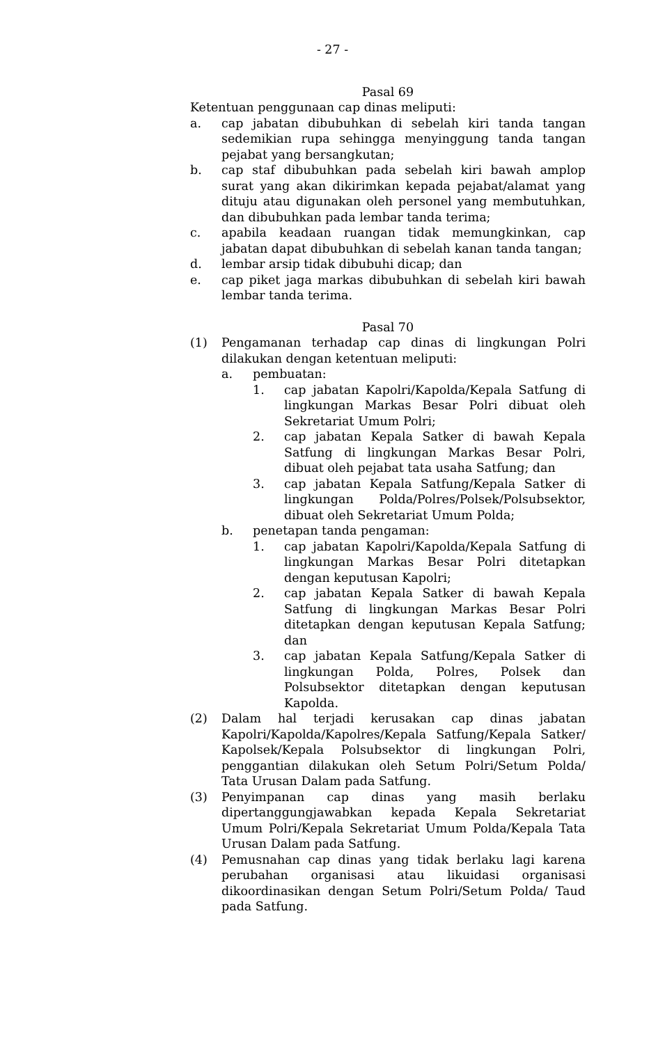- 27 -
Pasal 69
Ketentuan penggunaan cap dinas meliputi:
a. cap jabatan dibubuhkan di sebelah kiri tanda tangan sedemikian rupa sehingga menyinggung tanda tangan pejabat yang bersangkutan;
b. cap staf dibubuhkan pada sebelah kiri bawah amplop surat yang akan dikirimkan kepada pejabat/alamat yang dituju atau digunakan oleh personel yang membutuhkan, dan dibubuhkan pada lembar tanda terima;
c. apabila keadaan ruangan tidak memungkinkan, cap jabatan dapat dibubuhkan di sebelah kanan tanda tangan;
d. lembar arsip tidak dibubuhi dicap; dan
e. cap piket jaga markas dibubuhkan di sebelah kiri bawah lembar tanda terima.
Pasal 70
(1) Pengamanan terhadap cap dinas di lingkungan Polri dilakukan dengan ketentuan meliputi:
a. pembuatan:
1. cap jabatan Kapolri/Kapolda/Kepala Satfung di lingkungan Markas Besar Polri dibuat oleh Sekretariat Umum Polri;
2. cap jabatan Kepala Satker di bawah Kepala Satfung di lingkungan Markas Besar Polri, dibuat oleh pejabat tata usaha Satfung; dan
3. cap jabatan Kepala Satfung/Kepala Satker di lingkungan Polda/Polres/Polsek/Polsubsektor, dibuat oleh Sekretariat Umum Polda;
b. penetapan tanda pengaman:
1. cap jabatan Kapolri/Kapolda/Kepala Satfung di lingkungan Markas Besar Polri ditetapkan dengan keputusan Kapolri;
2. cap jabatan Kepala Satker di bawah Kepala Satfung di lingkungan Markas Besar Polri ditetapkan dengan keputusan Kepala Satfung; dan
3. cap jabatan Kepala Satfung/Kepala Satker di lingkungan Polda, Polres, Polsek dan Polsubsektor ditetapkan dengan keputusan Kapolda.
(2) Dalam hal terjadi kerusakan cap dinas jabatan Kapolri/Kapolda/Kapolres/Kepala Satfung/Kepala Satker/ Kapolsek/Kepala Polsubsektor di lingkungan Polri, penggantian dilakukan oleh Setum Polri/Setum Polda/ Tata Urusan Dalam pada Satfung.
(3) Penyimpanan cap dinas yang masih berlaku dipertanggungjawabkan kepada Kepala Sekretariat Umum Polri/Kepala Sekretariat Umum Polda/Kepala Tata Urusan Dalam pada Satfung.
(4) Pemusnahan cap dinas yang tidak berlaku lagi karena perubahan organisasi atau likuidasi organisasi dikoordinasikan dengan Setum Polri/Setum Polda/ Taud pada Satfung.